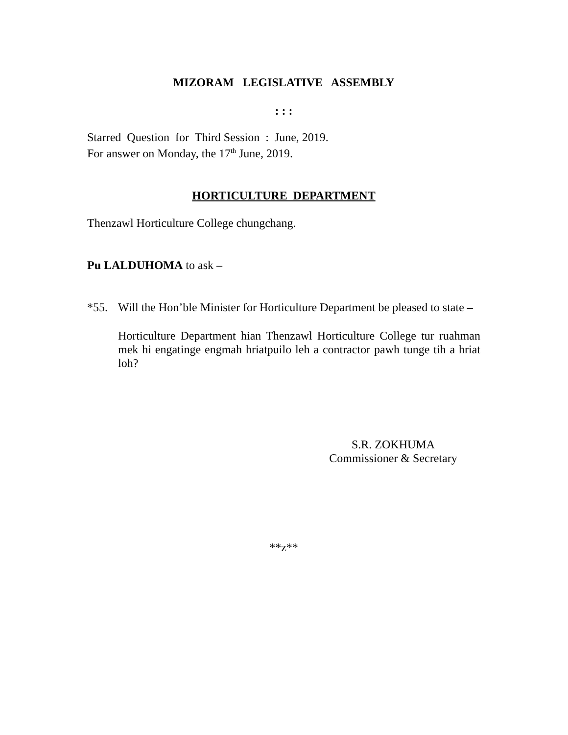MIZORAM LEGISLATIVE ASSEMBLY
: : :
Starred Question for Third Session : June, 2019.
For answer on Monday, the 17<sup>th</sup> June, 2019.
HORTICULTURE DEPARTMENT
Thenzawl Horticulture College chungchang.
Pu LALDUHOMA to ask –
*55. Will the Hon’ble Minister for Horticulture Department be pleased to state –
Horticulture Department hian Thenzawl Horticulture College tur ruahman mek hi engatinge engmah hriatpuilo leh a contractor pawh tunge tih a hriat loh?
S.R. ZOKHUMA
Commissioner & Secretary
**z**